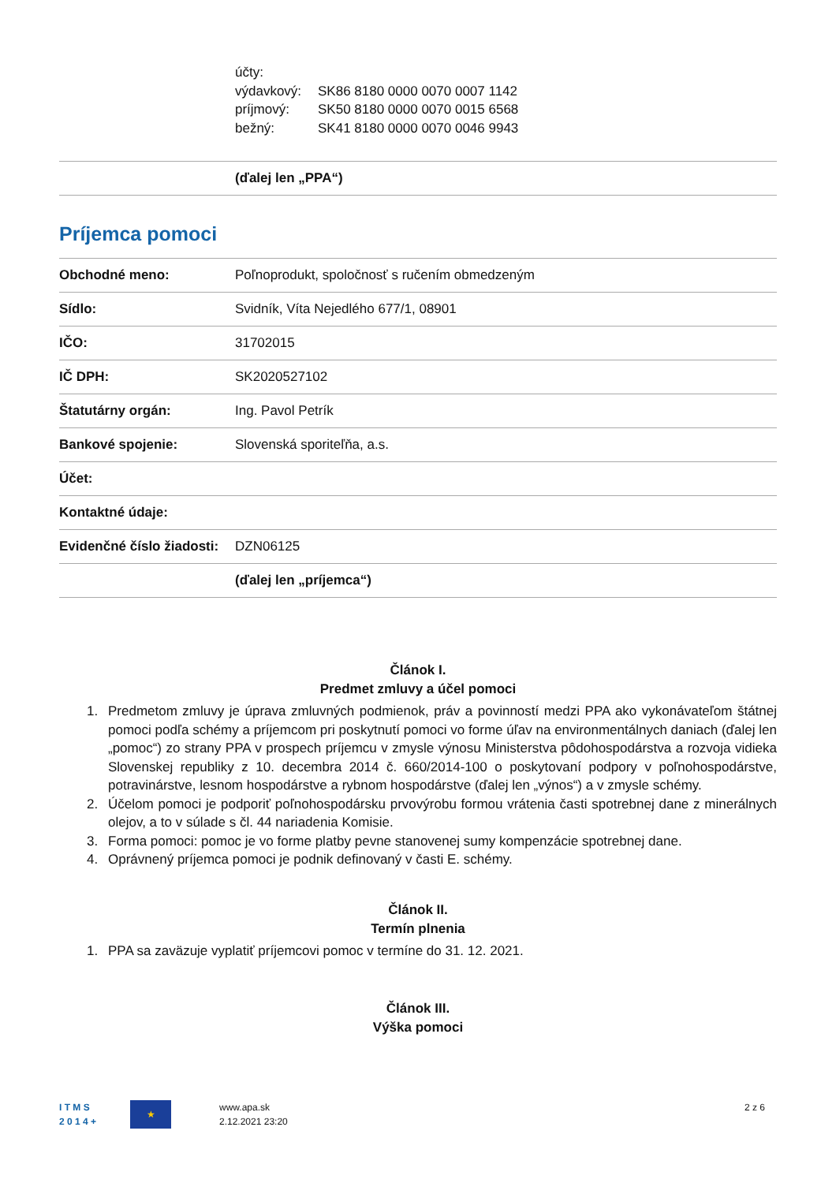účty:
výdavkový: SK86 8180 0000 0070 0007 1142
príjmový: SK50 8180 0000 0070 0015 6568
bežný: SK41 8180 0000 0070 0046 9943
| | (ďalej len „PPA“) |
Príjemca pomoci
| Obchodné meno: | Poľnoprodukt, spoločnosť s ručením obmedzeným |
| Sídlo: | Svidník, Víta Nejedlého 677/1, 08901 |
| IČO: | 31702015 |
| IČ DPH: | SK2020527102 |
| Štatutárny orgán: | Ing. Pavol Petrík |
| Bankové spojenie: | Slovenská sporiteľňa, a.s. |
| Účet: | |
| Kontaktné údaje: | |
| Evidenčné číslo žiadosti: | DZN06125 |
| | (ďalej len „príjemca“) |
Článok I.
Predmet zmluvy a účel pomoci
1. Predmetom zmluvy je úprava zmluvných podmienok, práv a povinností medzi PPA ako vykonávateľom štátnej pomoci podľa schémy a príjemcom pri poskytnutí pomoci vo forme úľav na environmentálnych daniach (ďalej len „pomoc“) zo strany PPA v prospech príjemcu v zmysle výnosu Ministerstva pôdohospodárstva a rozvoja vidieka Slovenskej republiky z 10. decembra 2014 č. 660/2014-100 o poskytovaní podpory v poľnohospodárstve, potravinárstve, lesnom hospodárstve a rybnom hospodárstve (ďalej len „výnos“) a v zmysle schémy.
2. Účelom pomoci je podporiť poľnohospodársku prvovýrobu formou vrátenia časti spotrebnej dane z minerálnych olejov, a to v súlade s čl. 44 nariadenia Komisie.
3. Forma pomoci: pomoc je vo forme platby pevne stanovenej sumy kompenzácie spotrebnej dane.
4. Oprávnený príjemca pomoci je podnik definovaný v časti E. schémy.
Článok II.
Termín plnenia
1. PPA sa zaväzuje vyplatiť príjemcovi pomoc v termíne do 31. 12. 2021.
Článok III.
Výška pomoci
I T M S
2 0 1 4 +
★
www.apa.sk
2.12.2021 23:20
2 z 6